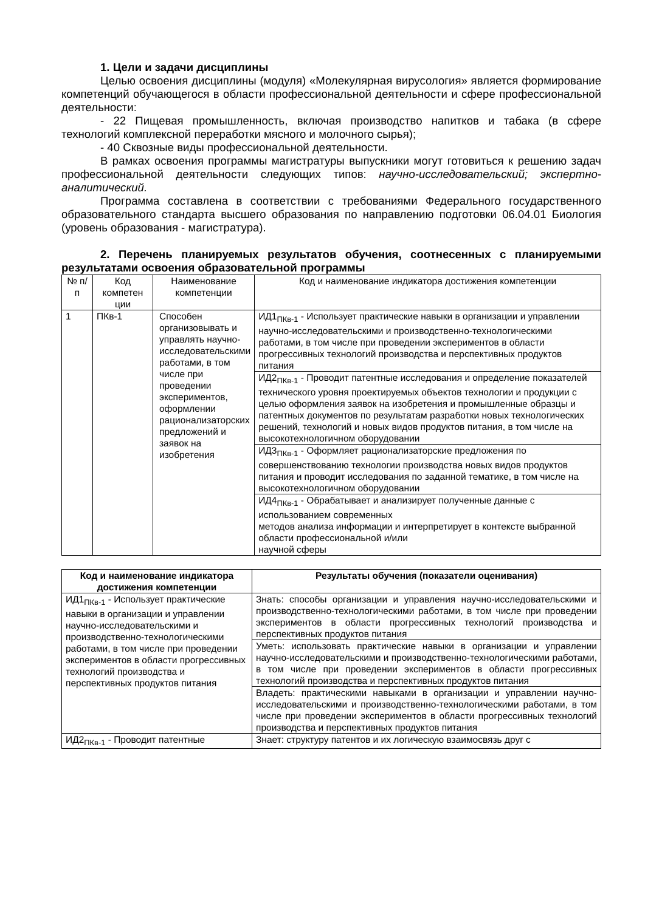1. Цели и задачи дисциплины
Целью освоения дисциплины (модуля) «Молекулярная вирусология» является формирование компетенций обучающегося в области профессиональной деятельности и сфере профессиональной деятельности:
- 22 Пищевая промышленность, включая производство напитков и табака (в сфере технологий комплексной переработки мясного и молочного сырья);
- 40 Сквозные виды профессиональной деятельности.
В рамках освоения программы магистратуры выпускники могут готовиться к решению задач профессиональной деятельности следующих типов: научно-исследовательский; экспертно-аналитический.
Программа составлена в соответствии с требованиями Федерального государственного образовательного стандарта высшего образования по направлению подготовки 06.04.01 Биология (уровень образования - магистратура).
2. Перечень планируемых результатов обучения, соотнесенных с планируемыми результатами освоения образовательной программы
| № п/п | Код компетен ции | Наименование компетенции | Код и наименование индикатора достижения компетенции |
| 1 | ПКв-1 | Способен организовывать и управлять научно-исследовательскими работами, в том числе при проведении экспериментов, оформлении рационализаторских предложений и заявок на изобретения | ИД1<sub>ПКв-1</sub> - Использует практические навыки в организации и управлении научно-исследовательскими и производственно-технологическими работами, в том числе при проведении экспериментов в области прогрессивных технологий производства и перспективных продуктов питания |
| | | | ИД2<sub>ПКв-1</sub> - Проводит патентные исследования и определение показателей технического уровня проектируемых объектов технологии и продукции с целью оформления заявок на изобретения и промышленные образцы и патентных документов по результатам разработки новых технологических решений, технологий и новых видов продуктов питания, в том числе на высокотехнологичном оборудовании |
| | | | ИД3<sub>ПКв-1</sub> - Оформляет рационализаторские предложения по совершенствованию технологии производства новых видов продуктов питания и проводит исследования по заданной тематике, в том числе на высокотехнологичном оборудовании |
| | | | ИД4<sub>ПКв-1</sub> - Обрабатывает и анализирует полученные данные с использованием современных методов анализа информации и интерпретирует в контексте выбранной области профессиональной и/или научной сферы |
| Код и наименование индикатора достижения компетенции | Результаты обучения (показатели оценивания) |
| --- | --- |
| ИД1<sub>ПКв-1</sub> - Использует практические навыки в организации и управлении научно-исследовательскими и производственно-технологическими работами, в том числе при проведении экспериментов в области прогрессивных технологий производства и перспективных продуктов питания | Знать: способы организации и управления научно-исследовательскими и производственно-технологическими работами, в том числе при проведении экспериментов в области прогрессивных технологий производства и перспективных продуктов питания |
| | Уметь: использовать практические навыки в организации и управлении научно-исследовательскими и производственно-технологическими работами, в том числе при проведении экспериментов в области прогрессивных технологий производства и перспективных продуктов питания |
| | Владеть: практическими навыками в организации и управлении научно-исследовательскими и производственно-технологическими работами, в том числе при проведении экспериментов в области прогрессивных технологий производства и перспективных продуктов питания |
| ИД2<sub>ПКв-1</sub> - Проводит патентные | Знает: структуру патентов и их логическую взаимосвязь друг с |